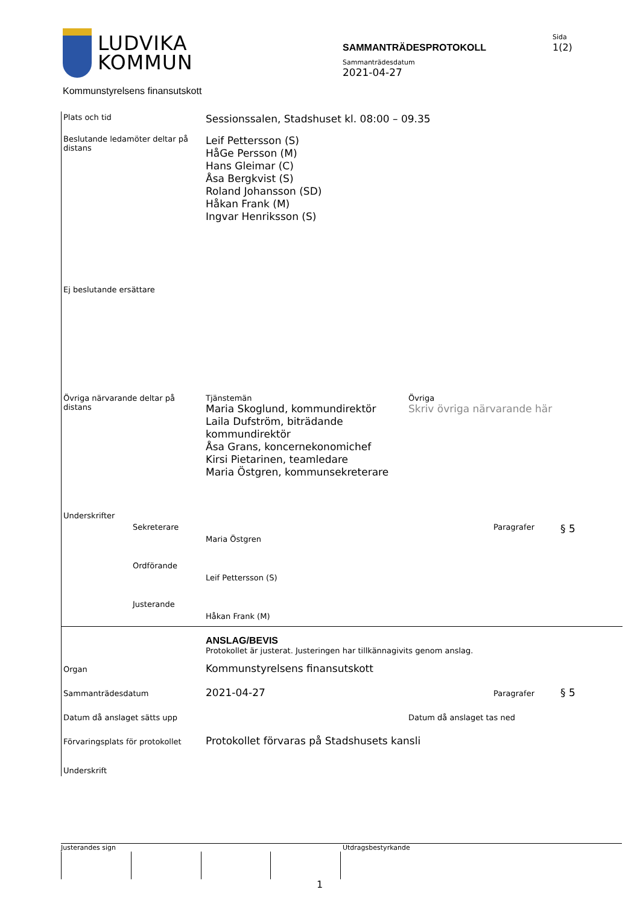LUDVIKA
KOMMUN
SAMMANTRÄDESPROTOKOLL
Sammanträdesdatum
2021-04-27
Sida
1(2)
Kommunstyrelsens finansutskott
| Plats och tid | Sessionssalen, Stadshuset kl. 08:00 – 09.35 | | |
| Beslutande ledamöter deltar på distans | Leif Pettersson (S) HåGe Persson (M) Hans Gleimar (C) Åsa Bergkvist (S) Roland Johansson (SD) Håkan Frank (M) Ingvar Henriksson (S) | | |
| Ej beslutande ersättare | | | |
| Övriga närvarande deltar på distans | Tjänstemän Maria Skoglund, kommundirektör Laila Dufström, biträdande kommundirektör Åsa Grans, koncernekonomichef Kirsi Pietarinen, teamledare Maria Östgren, kommunsekreterare | Övriga Skriv övriga närvarande här | |
| Underskrifter | | | |
| Sekreterare | Maria Östgren | Paragrafer | § 5 |
| Ordförande | Leif Pettersson (S) | | |
| Justerande | Håkan Frank (M) | | |
| | ANSLAG/BEVIS Protokollet är justerat. Justeringen har tillkännagivits genom anslag. | | |
| Organ | Kommunstyrelsens finansutskott | | |
| Sammanträdesdatum | 2021-04-27 | Paragrafer | § 5 |
| Datum då anslaget sätts upp | | Datum då anslaget tas ned | |
| Förvaringsplats för protokollet | Protokollet förvaras på Stadshusets kansli | | |
| Underskrift | | | |
Justerandes sign Utdragsbestyrkande
1